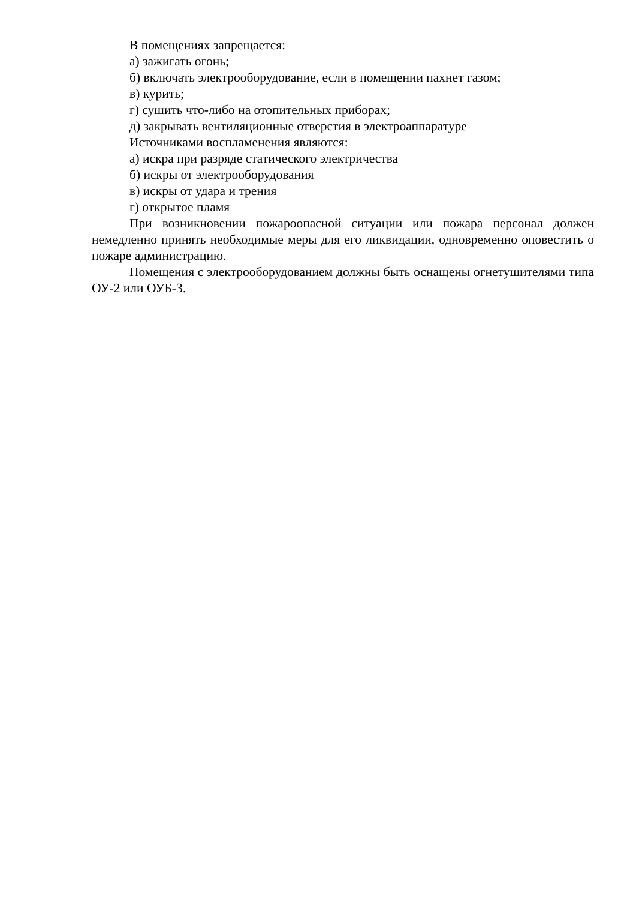В помещениях запрещается:
а) зажигать огонь;
б) включать электрооборудование, если в помещении пахнет газом;
в) курить;
г) сушить что-либо на отопительных приборах;
д) закрывать вентиляционные отверстия в электроаппаратуре
Источниками воспламенения являются:
а) искра при разряде статического электричества
б) искры от электрооборудования
в) искры от удара и трения
г) открытое пламя
При возникновении пожароопасной ситуации или пожара персонал должен немедленно принять необходимые меры для его ликвидации, одновременно оповестить о пожаре администрацию.
Помещения с электрооборудованием должны быть оснащены огнетушителями типа ОУ-2 или ОУБ-3.